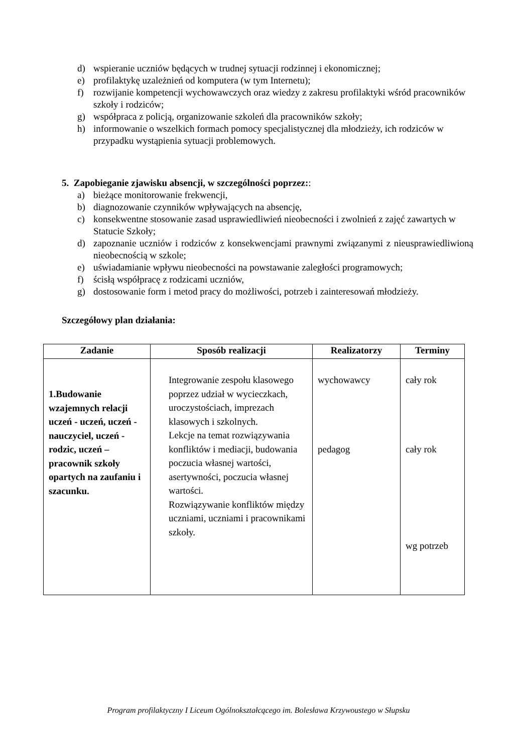d) wspieranie uczniów będących w trudnej sytuacji rodzinnej i ekonomicznej;
e) profilaktykę uzależnień od komputera (w tym Internetu);
f) rozwijanie kompetencji wychowawczych oraz wiedzy z zakresu profilaktyki wśród pracowników szkoły i rodziców;
g) współpraca z policją, organizowanie szkoleń dla pracowników szkoły;
h) informowanie o wszelkich formach pomocy specjalistycznej dla młodzieży, ich rodziców w przypadku wystąpienia sytuacji problemowych.
5. Zapobieganie zjawisku absencji, w szczególności poprzez::
a) bieżące monitorowanie frekwencji,
b) diagnozowanie czynników wpływających na absencję,
c) konsekwentne stosowanie zasad usprawiedliwień nieobecności i zwolnień z zajęć zawartych w Statucie Szkoły;
d) zapoznanie uczniów i rodziców z konsekwencjami prawnymi związanymi z nieusprawiedliwioną nieobecnością w szkole;
e) uświadamianie wpływu nieobecności na powstawanie zaległości programowych;
f) ścisłą współpracę z rodzicami uczniów,
g) dostosowanie form i metod pracy do możliwości, potrzeb i zainteresowań młodzieży.
Szczegółowy plan działania:
| Zadanie | Sposób realizacji | Realizatorzy | Terminy |
| --- | --- | --- | --- |
| 1.Budowanie wzajemnych relacji uczeń - uczeń, uczeń -nauczyciel, uczeń - rodzic, uczeń – pracownik szkoły opartych na zaufaniu i szacunku. | Integrowanie zespołu klasowego poprzez udział w wycieczkach, uroczystościach, imprezach klasowych i szkolnych. Lekcje na temat rozwiązywania konfliktów i mediacji, budowania poczucia własnej wartości, asertywności, poczucia własnej wartości. Rozwiązywanie konfliktów między uczniami, uczniami i pracownikami szkoły. | wychowawcy pedagog | cały rok cały rok wg potrzeb |
Program profilaktyczny I Liceum Ogólnokształcącego im. Bolesława Krzywoustego w Słupsku